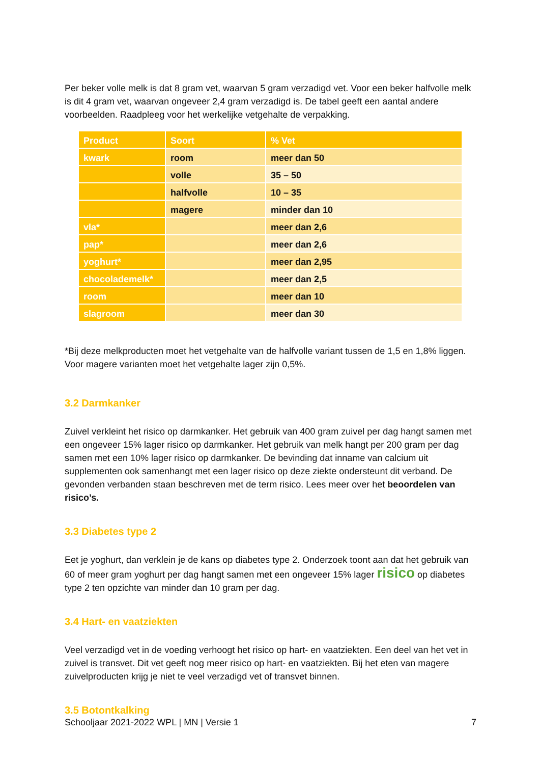Per beker volle melk is dat 8 gram vet, waarvan 5 gram verzadigd vet. Voor een beker halfvolle melk is dit 4 gram vet, waarvan ongeveer 2,4 gram verzadigd is. De tabel geeft een aantal andere voorbeelden. Raadpleeg voor het werkelijke vetgehalte de verpakking.
| Product | Soort | % Vet |
| --- | --- | --- |
| kwark | room | meer dan 50 |
| | volle | 35 – 50 |
| | halfvolle | 10 – 35 |
| | magere | minder dan 10 |
| vla* | | meer dan 2,6 |
| pap* | | meer dan 2,6 |
| yoghurt* | | meer dan 2,95 |
| chocolademelk* | | meer dan 2,5 |
| room | | meer dan 10 |
| slagroom | | meer dan 30 |
*Bij deze melkproducten moet het vetgehalte van de halfvolle variant tussen de 1,5 en 1,8% liggen. Voor magere varianten moet het vetgehalte lager zijn 0,5%.
3.2 Darmkanker
Zuivel verkleint het risico op darmkanker. Het gebruik van 400 gram zuivel per dag hangt samen met een ongeveer 15% lager risico op darmkanker. Het gebruik van melk hangt per 200 gram per dag samen met een 10% lager risico op darmkanker. De bevinding dat inname van calcium uit supplementen ook samenhangt met een lager risico op deze ziekte ondersteunt dit verband. De gevonden verbanden staan beschreven met de term risico. Lees meer over het beoordelen van risico’s.
3.3 Diabetes type 2
Eet je yoghurt, dan verklein je de kans op diabetes type 2. Onderzoek toont aan dat het gebruik van 60 of meer gram yoghurt per dag hangt samen met een ongeveer 15% lager risico op diabetes type 2 ten opzichte van minder dan 10 gram per dag.
3.4 Hart- en vaatziekten
Veel verzadigd vet in de voeding verhoogt het risico op hart- en vaatziekten. Een deel van het vet in zuivel is transvet. Dit vet geeft nog meer risico op hart- en vaatziekten. Bij het eten van magere zuivelproducten krijg je niet te veel verzadigd vet of transvet binnen.
3.5 Botontkalking
Schooljaar 2021-2022 WPL | MN | Versie 1 7